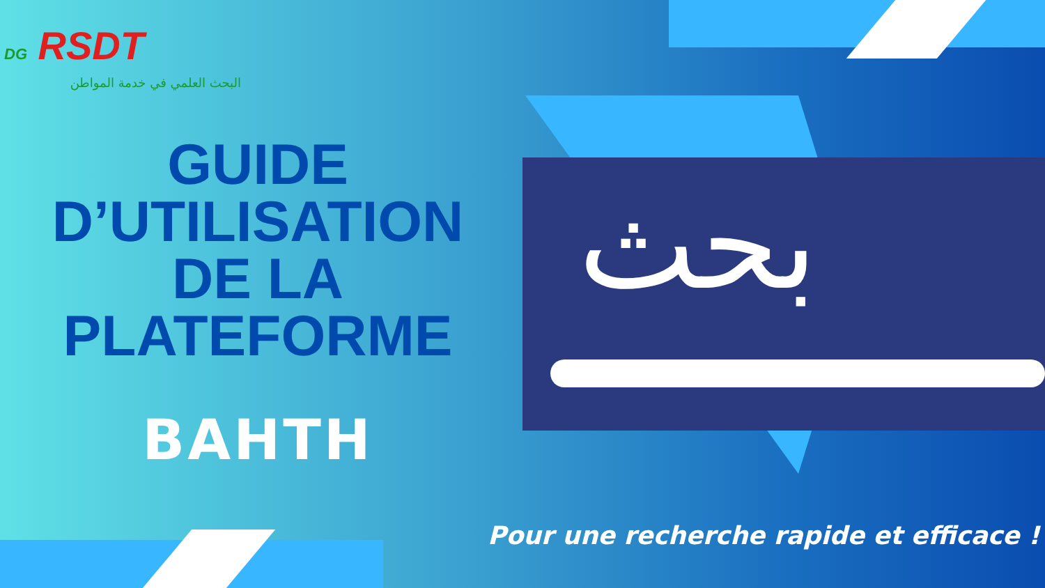DG RSDT
البحث العلمي في خدمة المواطن
GUIDE
D’UTILISATION
DE LA
PLATEFORME
BAHTH
بحث
Pour une recherche rapide et efficace !